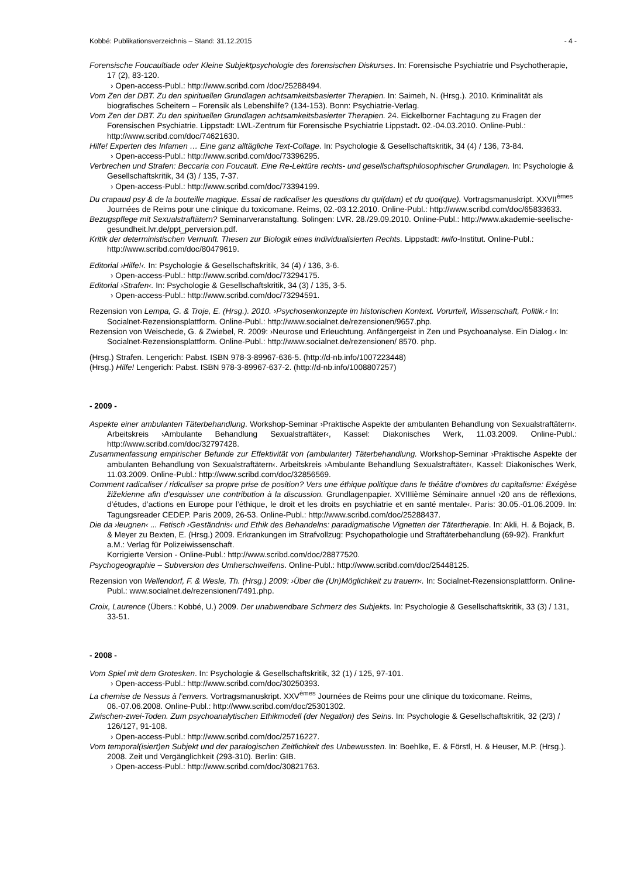Kobbé: Publikationsverzeichnis – Stand: 31.12.2015 - 4 -
Forensische Foucaultiade oder Kleine Subjektpsychologie des forensischen Diskurses. In: Forensische Psychiatrie und Psychotherapie, 17 (2), 83-120.
› Open-access-Publ.: http://www.scribd.com /doc/25288494.
Vom Zen der DBT. Zu den spirituellen Grundlagen achtsamkeitsbasierter Therapien. In: Saimeh, N. (Hrsg.). 2010. Kriminalität als biografisches Scheitern – Forensik als Lebenshilfe? (134-153). Bonn: Psychiatrie-Verlag.
Vom Zen der DBT. Zu den spirituellen Grundlagen achtsamkeitsbasierter Therapien. 24. Eickelborner Fachtagung zu Fragen der Forensischen Psychiatrie. Lippstadt: LWL-Zentrum für Forensische Psychiatrie Lippstadt. 02.-04.03.2010. Online-Publ.: http://www.scribd.com/doc/74621630.
Hilfe! Experten des Infamen … Eine ganz alltägliche Text-Collage. In: Psychologie & Gesellschaftskritik, 34 (4) / 136, 73-84.
› Open-access-Publ.: http://www.scribd.com/doc/73396295.
Verbrechen und Strafen: Beccaria con Foucault. Eine Re-Lektüre rechts- und gesellschaftsphilosophischer Grundlagen. In: Psychologie & Gesellschaftskritik, 34 (3) / 135, 7-37.
› Open-access-Publ.: http://www.scribd.com/doc/73394199.
Du crapaud psy & de la bouteille magique. Essai de radicaliser les questions du qui(dam) et du quoi(que). Vortragsmanuskript. XXVII<sup>èmes</sup> Journées de Reims pour une clinique du toxicomane. Reims, 02.-03.12.2010. Online-Publ.: http://www.scribd.com/doc/65833633.
Bezugspflege mit Sexualstraftätern? Seminarveranstaltung. Solingen: LVR. 28./29.09.2010. Online-Publ.: http://www.akademie-seelische-gesundheit.lvr.de/ppt_perversion.pdf.
Kritik der deterministischen Vernunft. Thesen zur Biologik eines individualisierten Rechts. Lippstadt: iwifo-Institut. Online-Publ.: http://www.scribd.com/doc/80479619.
Editorial ›Hilfe!‹. In: Psychologie & Gesellschaftskritik, 34 (4) / 136, 3-6.
› Open-access-Publ.: http://www.scribd.com/doc/73294175.
Editorial ›Strafen‹. In: Psychologie & Gesellschaftskritik, 34 (3) / 135, 3-5.
› Open-access-Publ.: http://www.scribd.com/doc/73294591.
Rezension von Lempa, G. & Troje, E. (Hrsg.). 2010. ›Psychosenkonzepte im historischen Kontext. Vorurteil, Wissenschaft, Politik.‹ In: Socialnet-Rezensionsplattform. Online-Publ.: http://www.socialnet.de/rezensionen/9657.php.
Rezension von Weischede, G. & Zwiebel, R. 2009: ›Neurose und Erleuchtung. Anfängergeist in Zen und Psychoanalyse. Ein Dialog.‹ In: Socialnet-Rezensionsplattform. Online-Publ.: http://www.socialnet.de/rezensionen/ 8570. php.
(Hrsg.) Strafen. Lengerich: Pabst. ISBN 978-3-89967-636-5. (http://d-nb.info/1007223448)
(Hrsg.) Hilfe! Lengerich: Pabst. ISBN 978-3-89967-637-2. (http://d-nb.info/1008807257)
- 2009 -
Aspekte einer ambulanten Täterbehandlung. Workshop-Seminar ›Praktische Aspekte der ambulanten Behandlung von Sexualstraftätern‹. Arbeitskreis ›Ambulante Behandlung Sexualstraftäter‹, Kassel: Diakonisches Werk, 11.03.2009. Online-Publ.: http://www.scribd.com/doc/32797428.
Zusammenfassung empirischer Befunde zur Effektivität von (ambulanter) Täterbehandlung. Workshop-Seminar ›Praktische Aspekte der ambulanten Behandlung von Sexualstraftätern‹. Arbeitskreis ›Ambulante Behandlung Sexualstraftäter‹, Kassel: Diakonisches Werk, 11.03.2009. Online-Publ.: http://www.scribd.com/doc/32856569.
Comment radicaliser / ridiculiser sa propre prise de position? Vers une éthique politique dans le théâtre d’ombres du capitalisme: Exégèse žižekienne afin d’esquisser une contribution à la discussion. Grundlagenpapier. XVIIIième Séminaire annuel ›20 ans de réflexions, d’études, d’actions en Europe pour l’éthique, le droit et les droits en psychiatrie et en santé mentale‹. Paris: 30.05.-01.06.2009. In: Tagungsreader CEDEP. Paris 2009, 26-53. Online-Publ.: http://www.scribd.com/doc/25288437.
Die da ›leugnen‹ ... Fetisch ›Geständnis‹ und Ethik des Behandelns: paradigmatische Vignetten der Tätertherapie. In: Akli, H. & Bojack, B. & Meyer zu Bexten, E. (Hrsg.) 2009. Erkrankungen im Strafvollzug: Psychopathologie und Straftäterbehandlung (69-92). Frankfurt a.M.: Verlag für Polizeiwissenschaft.
Korrigierte Version - Online-Publ.: http://www.scribd.com/doc/28877520.
Psychogeographie – Subversion des Umherschweifens. Online-Publ.: http://www.scribd.com/doc/25448125.
Rezension von Wellendorf, F. & Wesle, Th. (Hrsg.) 2009: ›Über die (Un)Möglichkeit zu trauern‹. In: Socialnet-Rezensionsplattform. Online-Publ.: www.socialnet.de/rezensionen/7491.php.
Croix, Laurence (Übers.: Kobbé, U.) 2009. Der unabwendbare Schmerz des Subjekts. In: Psychologie & Gesellschaftskritik, 33 (3) / 131, 33-51.
- 2008 -
Vom Spiel mit dem Grotesken. In: Psychologie & Gesellschaftskritik, 32 (1) / 125, 97-101.
› Open-access-Publ.: http://www.scribd.com/doc/30250393.
La chemise de Nessus à l’envers. Vortragsmanuskript. XXV<sup>èmes</sup> Journées de Reims pour une clinique du toxicomane. Reims, 06.-07.06.2008. Online-Publ.: http://www.scribd.com/doc/25301302.
Zwischen-zwei-Toden. Zum psychoanalytischen Ethikmodell (der Negation) des Seins. In: Psychologie & Gesellschaftskritik, 32 (2/3) / 126/127, 91-108.
› Open-access-Publ.: http://www.scribd.com/doc/25716227.
Vom temporal(isiert)en Subjekt und der paralogischen Zeitlichkeit des Unbewussten. In: Boehlke, E. & Förstl, H. & Heuser, M.P. (Hrsg.). 2008. Zeit und Vergänglichkeit (293-310). Berlin: GIB.
› Open-access-Publ.: http://www.scribd.com/doc/30821763.